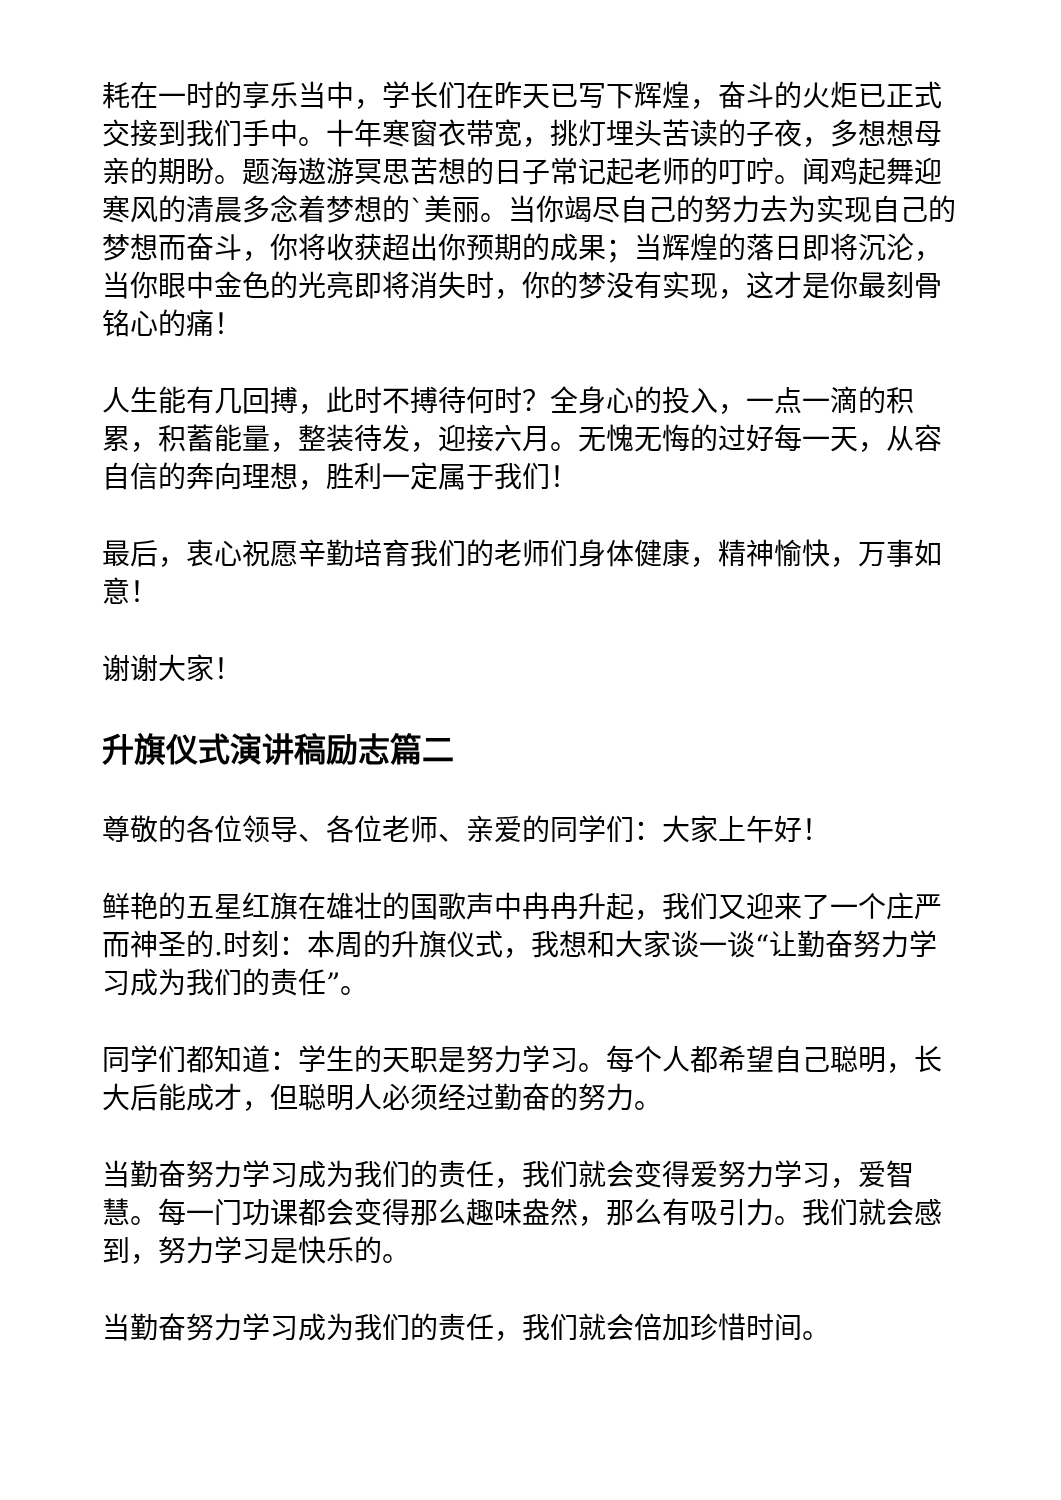耗在一时的享乐当中，学长们在昨天已写下辉煌，奋斗的火炬已正式交接到我们手中。十年寒窗衣带宽，挑灯埋头苦读的子夜，多想想母亲的期盼。题海遨游冥思苦想的日子常记起老师的叮咛。闻鸡起舞迎寒风的清晨多念着梦想的`美丽。当你竭尽自己的努力去为实现自己的梦想而奋斗，你将收获超出你预期的成果；当辉煌的落日即将沉沦，当你眼中金色的光亮即将消失时，你的梦没有实现，这才是你最刻骨铭心的痛！
人生能有几回搏，此时不搏待何时？全身心的投入，一点一滴的积累，积蓄能量，整装待发，迎接六月。无愧无悔的过好每一天，从容自信的奔向理想，胜利一定属于我们！
最后，衷心祝愿辛勤培育我们的老师们身体健康，精神愉快，万事如意！
谢谢大家！
升旗仪式演讲稿励志篇二
尊敬的各位领导、各位老师、亲爱的同学们：大家上午好！
鲜艳的五星红旗在雄壮的国歌声中冉冉升起，我们又迎来了一个庄严而神圣的.时刻：本周的升旗仪式，我想和大家谈一谈“让勤奋努力学习成为我们的责任”。
同学们都知道：学生的天职是努力学习。每个人都希望自己聪明，长大后能成才，但聪明人必须经过勤奋的努力。
当勤奋努力学习成为我们的责任，我们就会变得爱努力学习，爱智慧。每一门功课都会变得那么趣味盎然，那么有吸引力。我们就会感到，努力学习是快乐的。
当勤奋努力学习成为我们的责任，我们就会倍加珍惜时间。